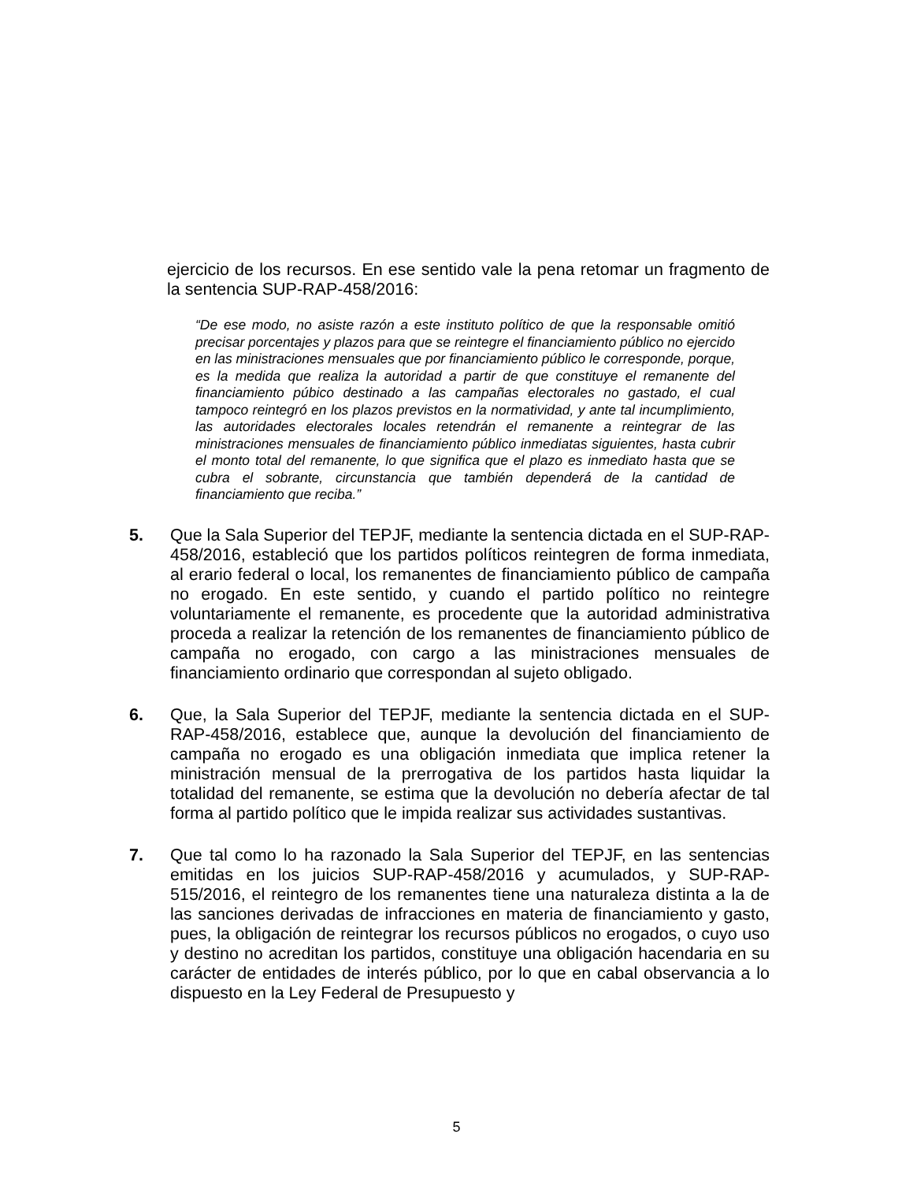ejercicio de los recursos. En ese sentido vale la pena retomar un fragmento de la sentencia SUP-RAP-458/2016:
“De ese modo, no asiste razón a este instituto político de que la responsable omitió precisar porcentajes y plazos para que se reintegre el financiamiento público no ejercido en las ministraciones mensuales que por financiamiento público le corresponde, porque, es la medida que realiza la autoridad a partir de que constituye el remanente del financiamiento púbico destinado a las campañas electorales no gastado, el cual tampoco reintegró en los plazos previstos en la normatividad, y ante tal incumplimiento, las autoridades electorales locales retendrán el remanente a reintegrar de las ministraciones mensuales de financiamiento público inmediatas siguientes, hasta cubrir el monto total del remanente, lo que significa que el plazo es inmediato hasta que se cubra el sobrante, circunstancia que también dependerá de la cantidad de financiamiento que reciba.”
5. Que la Sala Superior del TEPJF, mediante la sentencia dictada en el SUP-RAP-458/2016, estableció que los partidos políticos reintegren de forma inmediata, al erario federal o local, los remanentes de financiamiento público de campaña no erogado. En este sentido, y cuando el partido político no reintegre voluntariamente el remanente, es procedente que la autoridad administrativa proceda a realizar la retención de los remanentes de financiamiento público de campaña no erogado, con cargo a las ministraciones mensuales de financiamiento ordinario que correspondan al sujeto obligado.
6. Que, la Sala Superior del TEPJF, mediante la sentencia dictada en el SUP-RAP-458/2016, establece que, aunque la devolución del financiamiento de campaña no erogado es una obligación inmediata que implica retener la ministración mensual de la prerrogativa de los partidos hasta liquidar la totalidad del remanente, se estima que la devolución no debería afectar de tal forma al partido político que le impida realizar sus actividades sustantivas.
7. Que tal como lo ha razonado la Sala Superior del TEPJF, en las sentencias emitidas en los juicios SUP-RAP-458/2016 y acumulados, y SUP-RAP-515/2016, el reintegro de los remanentes tiene una naturaleza distinta a la de las sanciones derivadas de infracciones en materia de financiamiento y gasto, pues, la obligación de reintegrar los recursos públicos no erogados, o cuyo uso y destino no acreditan los partidos, constituye una obligación hacendaria en su carácter de entidades de interés público, por lo que en cabal observancia a lo dispuesto en la Ley Federal de Presupuesto y
5